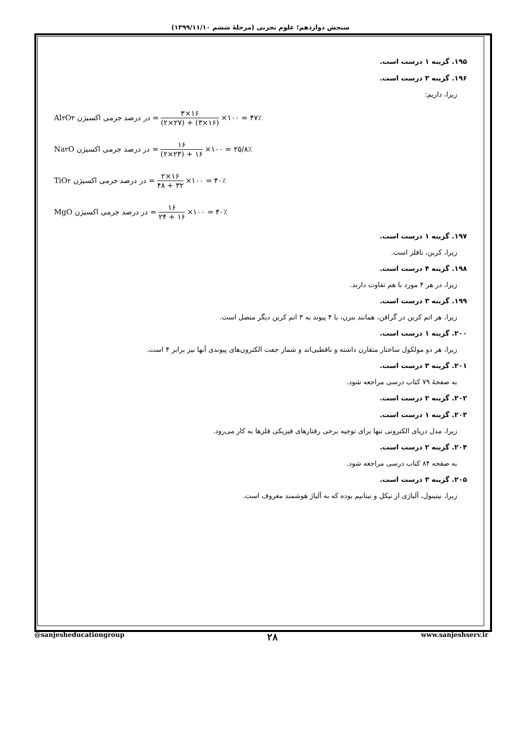سنجش دوازدهم؛ علوم تجربی (مرحلهٔ ششم ۱۳۹۹/۱۱/۱۰)
۱۹۵. گزینه ۱ درست است.
۱۹۶. گزینه ۳ درست است.
زیرا، داریم:
Al<sub>۲</sub>O<sub>۳</sub> در درصد جرمی اکسیژن = ۳×۱۶ (۲×۲۷) + (۳×۱۶) ×۱۰۰ = ۴۷٪
Na<sub>۲</sub>O در درصد جرمی اکسیژن = ۱۶ (۲×۲۳) + ۱۶ ×۱۰۰ = ۲۵/۸٪
TiO<sub>۲</sub> در درصد جرمی اکسیژن = ۲×۱۶ ۴۸ + ۳۲ ×۱۰۰ = ۴۰٪
MgO در درصد جرمی اکسیژن = ۱۶ ۲۴ + ۱۶ ×۱۰۰ = ۴۰٪
۱۹۷. گزینه ۱ درست است.
زیرا، کربن، نافلز است.
۱۹۸. گزینه ۴ درست است.
زیرا، در هر ۴ مورد با هم تفاوت دارند.
۱۹۹. گزینه ۳ درست است.
زیرا، هر اتم کربن در گرافن، همانند بنزن، با ۴ پیوند به ۳ اتم کربن دیگر متصل است.
۲۰۰. گزینه ۱ درست است.
زیرا، هر دو مولکول ساختار متقارن داشته و ناقطبی‌اند و شمار جفت الکترون‌های پیوندی آنها نیز برابر ۴ است.
۲۰۱. گزینه ۳ درست است.
به صفحهٔ ۷۹ کتاب درسی مراجعه شود.
۲۰۲. گزینه ۲ درست است.
۲۰۳. گزینه ۱ درست است.
زیرا، مدل دریای الکترونی تنها برای توجیه برخی رفتارهای فیزیکی فلزها به کار می‌رود.
۲۰۴. گزینه ۲ درست است.
به صفحه ۸۴ کتاب درسی مراجعه شود.
۲۰۵. گزینه ۳ درست است.
زیرا، نیتینول، آلیاژی از نیکل و تیتانیم بوده که به آلیاژ هوشمند معروف است.
@sanjesheducationgroup ۲۸ www.sanjeshserv.ir